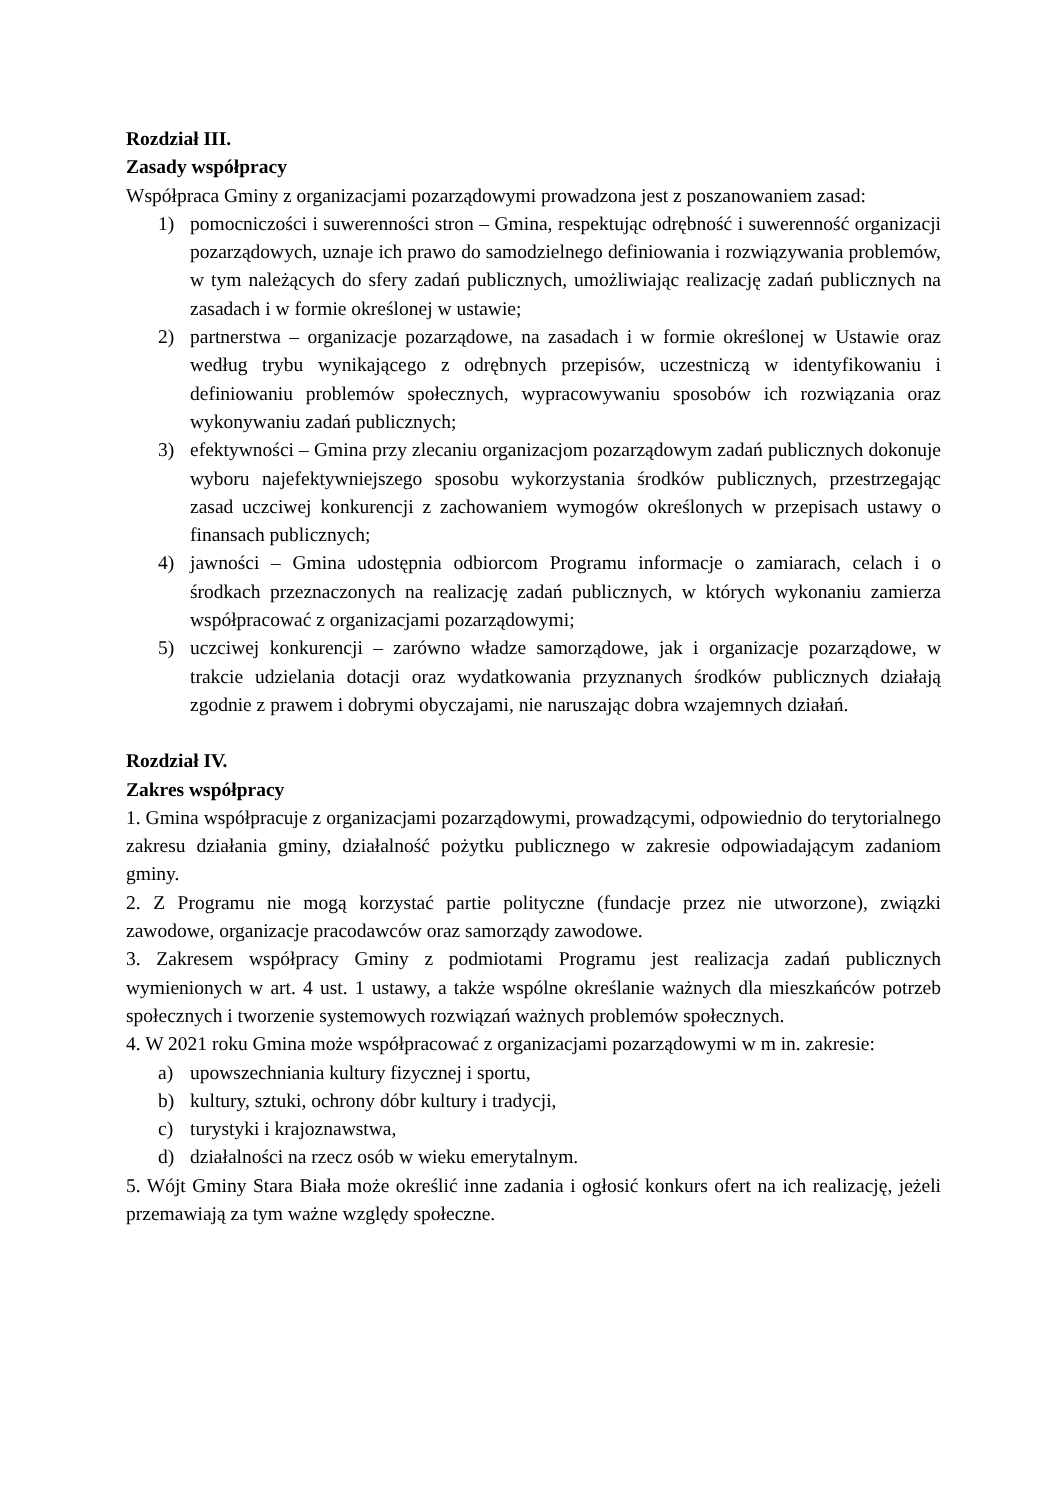Rozdział III.
Zasady współpracy
Współpraca Gminy z organizacjami pozarządowymi prowadzona jest z poszanowaniem zasad:
1) pomocniczości i suwerenności stron – Gmina, respektując odrębność i suwerenność organizacji pozarządowych, uznaje ich prawo do samodzielnego definiowania i rozwiązywania problemów, w tym należących do sfery zadań publicznych, umożliwiając realizację zadań publicznych na zasadach i w formie określonej w ustawie;
2) partnerstwa – organizacje pozarządowe, na zasadach i w formie określonej w Ustawie oraz według trybu wynikającego z odrębnych przepisów, uczestniczą w identyfikowaniu i definiowaniu problemów społecznych, wypracowywaniu sposobów ich rozwiązania oraz wykonywaniu zadań publicznych;
3) efektywności – Gmina przy zlecaniu organizacjom pozarządowym zadań publicznych dokonuje wyboru najefektywniejszego sposobu wykorzystania środków publicznych, przestrzegając zasad uczciwej konkurencji z zachowaniem wymogów określonych w przepisach ustawy o finansach publicznych;
4) jawności – Gmina udostępnia odbiorcom Programu informacje o zamiarach, celach i o środkach przeznaczonych na realizację zadań publicznych, w których wykonaniu zamierza współpracować z organizacjami pozarządowymi;
5) uczciwej konkurencji – zarówno władze samorządowe, jak i organizacje pozarządowe, w trakcie udzielania dotacji oraz wydatkowania przyznanych środków publicznych działają zgodnie z prawem i dobrymi obyczajami, nie naruszając dobra wzajemnych działań.
Rozdział IV.
Zakres współpracy
1. Gmina współpracuje z organizacjami pozarządowymi, prowadzącymi, odpowiednio do terytorialnego zakresu działania gminy, działalność pożytku publicznego w zakresie odpowiadającym zadaniom gminy.
2. Z Programu nie mogą korzystać partie polityczne (fundacje przez nie utworzone), związki zawodowe, organizacje pracodawców oraz samorządy zawodowe.
3. Zakresem współpracy Gminy z podmiotami Programu jest realizacja zadań publicznych wymienionych w art. 4 ust. 1 ustawy, a także wspólne określanie ważnych dla mieszkańców potrzeb społecznych i tworzenie systemowych rozwiązań ważnych problemów społecznych.
4. W 2021 roku Gmina może współpracować z organizacjami pozarządowymi w m in. zakresie:
a) upowszechniania kultury fizycznej i sportu,
b) kultury, sztuki, ochrony dóbr kultury i tradycji,
c) turystyki i krajoznawstwa,
d) działalności na rzecz osób w wieku emerytalnym.
5. Wójt Gminy Stara Biała może określić inne zadania i ogłosić konkurs ofert na ich realizację, jeżeli przemawiają za tym ważne względy społeczne.